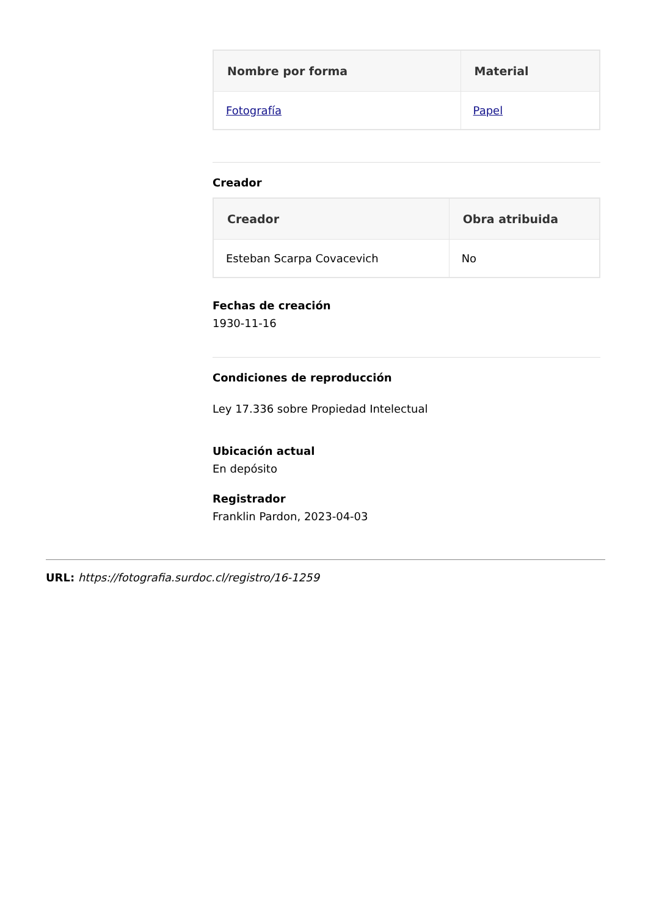| Nombre por forma | Material |
| --- | --- |
| Fotografía | Papel |
Creador
| Creador | Obra atribuida |
| --- | --- |
| Esteban Scarpa Covacevich | No |
Fechas de creación
1930-11-16
Condiciones de reproducción
Ley 17.336 sobre Propiedad Intelectual
Ubicación actual
En depósito
Registrador
Franklin Pardon, 2023-04-03
URL: https://fotografia.surdoc.cl/registro/16-1259